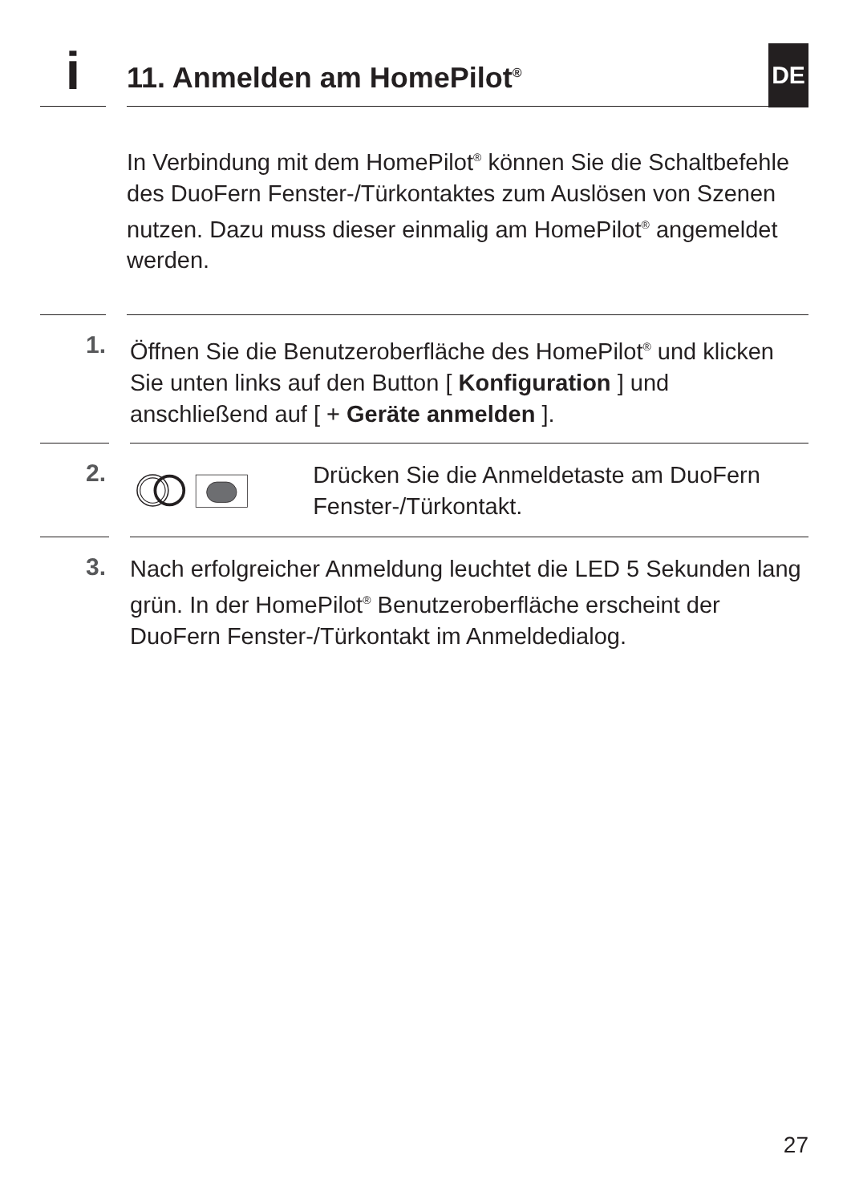DE
i
11. Anmelden am HomePilot<sup>®</sup>
In Verbindung mit dem HomePilot<sup>®</sup> können Sie die Schaltbefehle des DuoFern Fenster-/Türkontaktes zum Auslösen von Szenen nutzen. Dazu muss dieser einmalig am HomePilot<sup>®</sup> angemeldet werden.
1.
Öffnen Sie die Benutzeroberfläche des HomePilot<sup>®</sup> und klicken Sie unten links auf den Button [ Konfiguration ] und anschließend auf [ + Geräte anmelden ].
2.
Drücken Sie die Anmeldetaste am DuoFern Fenster-/Türkontakt.
3.
Nach erfolgreicher Anmeldung leuchtet die LED 5 Sekunden lang grün. In der HomePilot<sup>®</sup> Benutzeroberfläche erscheint der DuoFern Fenster-/Türkontakt im Anmeldedialog.
27